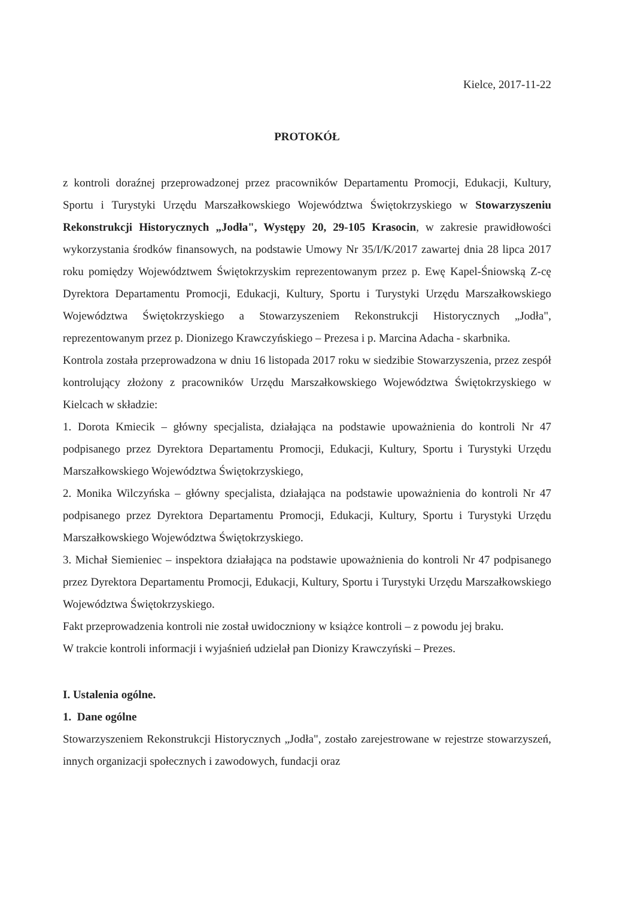Kielce, 2017-11-22
PROTOKÓŁ
z kontroli doraźnej przeprowadzonej przez pracowników Departamentu Promocji, Edukacji, Kultury, Sportu i Turystyki Urzędu Marszałkowskiego Województwa Świętokrzyskiego w Stowarzyszeniu Rekonstrukcji Historycznych „Jodła", Występy 20, 29-105 Krasocin, w zakresie prawidłowości wykorzystania środków finansowych, na podstawie Umowy Nr 35/I/K/2017 zawartej dnia 28 lipca 2017 roku pomiędzy Województwem Świętokrzyskim reprezentowanym przez p. Ewę Kapel-Śniowską Z-cę Dyrektora Departamentu Promocji, Edukacji, Kultury, Sportu i Turystyki Urzędu Marszałkowskiego Województwa Świętokrzyskiego a Stowarzyszeniem Rekonstrukcji Historycznych „Jodła", reprezentowanym przez p. Dionizego Krawczyńskiego – Prezesa i p. Marcina Adacha - skarbnika.
Kontrola została przeprowadzona w dniu 16 listopada 2017 roku w siedzibie Stowarzyszenia, przez zespół kontrolujący złożony z pracowników Urzędu Marszałkowskiego Województwa Świętokrzyskiego w Kielcach w składzie:
1. Dorota Kmiecik – główny specjalista, działająca na podstawie upoważnienia do kontroli Nr 47 podpisanego przez Dyrektora Departamentu Promocji, Edukacji, Kultury, Sportu i Turystyki Urzędu Marszałkowskiego Województwa Świętokrzyskiego,
2. Monika Wilczyńska – główny specjalista, działająca na podstawie upoważnienia do kontroli Nr 47 podpisanego przez Dyrektora Departamentu Promocji, Edukacji, Kultury, Sportu i Turystyki Urzędu Marszałkowskiego Województwa Świętokrzyskiego.
3. Michał Siemieniec – inspektora działająca na podstawie upoważnienia do kontroli Nr 47 podpisanego przez Dyrektora Departamentu Promocji, Edukacji, Kultury, Sportu i Turystyki Urzędu Marszałkowskiego Województwa Świętokrzyskiego.
Fakt przeprowadzenia kontroli nie został uwidoczniony w książce kontroli – z powodu jej braku.
W trakcie kontroli informacji i wyjaśnień udzielał pan Dionizy Krawczyński – Prezes.
I. Ustalenia ogólne.
1. Dane ogólne
Stowarzyszeniem Rekonstrukcji Historycznych „Jodła", zostało zarejestrowane w rejestrze stowarzyszeń, innych organizacji społecznych i zawodowych, fundacji oraz